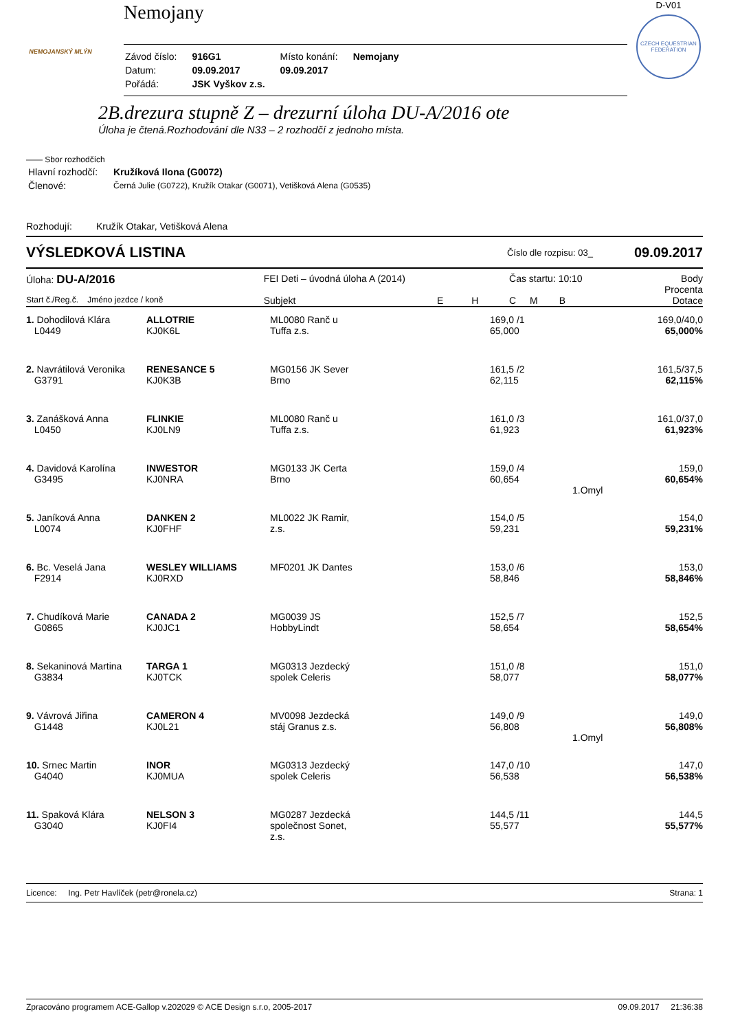NEMOJANSKÝ MLÝN
Nemojany
| Závod číslo: | 916G1 | Místo konání: | Nemojany |
| Datum: | 09.09.2017 | 09.09.2017 | |
| Pořádá: | JSK Vyškov z.s. | | |
D-V01
CZECH EQUESTRIAN FEDERATION
2B.drezura stupně Z – drezurní úloha DU-A/2016 ote
Úloha je čtená.Rozhodování dle N33 – 2 rozhodčí z jednoho místa.
—— Sbor rozhodčích
| Hlavní rozhodčí: | Kružíková Ilona (G0072) |
| Členové: | Černá Julie (G0722), Kružík Otakar (G0071), Vetišková Alena (G0535) |
Rozhodují: Kružík Otakar, Vetišková Alena
VÝSLEDKOVÁ LISTINA Číslo dle rozpisu: 03_ 09.09.2017
| Úloha: DU-A/2016 | FEI Deti – úvodná úloha A (2014) | | | Čas startu: 10:10 | | Body Procenta |
| Start č./Reg.č. Jméno jezdce / koně | Subjekt | E | H | C | M B | Dotace |
| 1. Dohodilová Klára L0449 | ALLOTRIE KJ0K6L | ML0080 Ranč u Tuffa z.s. | 169,0 /1 65,000 | 169,0/40,0 65,000% |
| 2. Navrátilová Veronika G3791 | RENESANCE 5 KJ0K3B | MG0156 JK Sever Brno | 161,5 /2 62,115 | 161,5/37,5 62,115% |
| 3. Zanášková Anna L0450 | FLINKIE KJ0LN9 | ML0080 Ranč u Tuffa z.s. | 161,0 /3 61,923 | 161,0/37,0 61,923% |
| 4. Davidová Karolína G3495 | INWESTOR KJ0NRA | MG0133 JK Certa Brno | 159,0 /4 60,654 | 159,0 60,654% |
| | | | 1.Omyl | |
| 5. Janíková Anna L0074 | DANKEN 2 KJ0FHF | ML0022 JK Ramir, z.s. | 154,0 /5 59,231 | 154,0 59,231% |
| 6. Bc. Veselá Jana F2914 | WESLEY WILLIAMS KJ0RXD | MF0201 JK Dantes | 153,0 /6 58,846 | 153,0 58,846% |
| 7. Chudíková Marie G0865 | CANADA 2 KJ0JC1 | MG0039 JS HobbyLindt | 152,5 /7 58,654 | 152,5 58,654% |
| 8. Sekaninová Martina G3834 | TARGA 1 KJ0TCK | MG0313 Jezdecký spolek Celeris | 151,0 /8 58,077 | 151,0 58,077% |
| 9. Vávrová Jiřina G1448 | CAMERON 4 KJ0L21 | MV0098 Jezdecká stáj Granus z.s. | 149,0 /9 56,808 | 149,0 56,808% |
| | | | 1.Omyl | |
| 10. Srnec Martin G4040 | INOR KJ0MUA | MG0313 Jezdecký spolek Celeris | 147,0 /10 56,538 | 147,0 56,538% |
| 11. Spaková Klára G3040 | NELSON 3 KJ0FI4 | MG0287 Jezdecká společnost Sonet, z.s. | 144,5 /11 55,577 | 144,5 55,577% |
Licence: Ing. Petr Havlíček (petr@ronela.cz) Strana: 1
Zpracováno programem ACE-Gallop v.202029 © ACE Design s.r.o, 2005-2017 09.09.2017 21:36:38